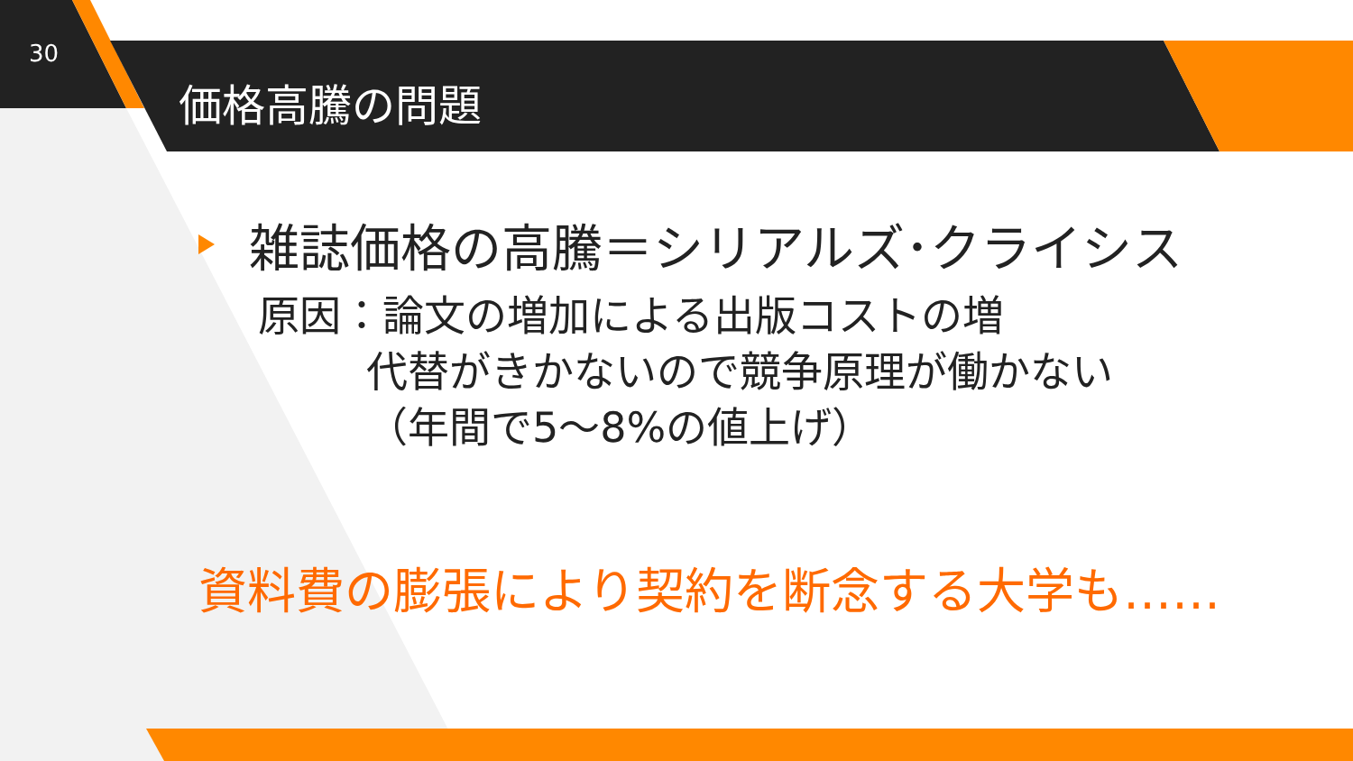30
価格高騰の問題
雑誌価格の高騰＝シリアルズ･クライシス
原因：論文の増加による出版コストの増
代替がきかないので競争原理が働かない
（年間で5～8%の値上げ）
資料費の膨張により契約を断念する大学も……